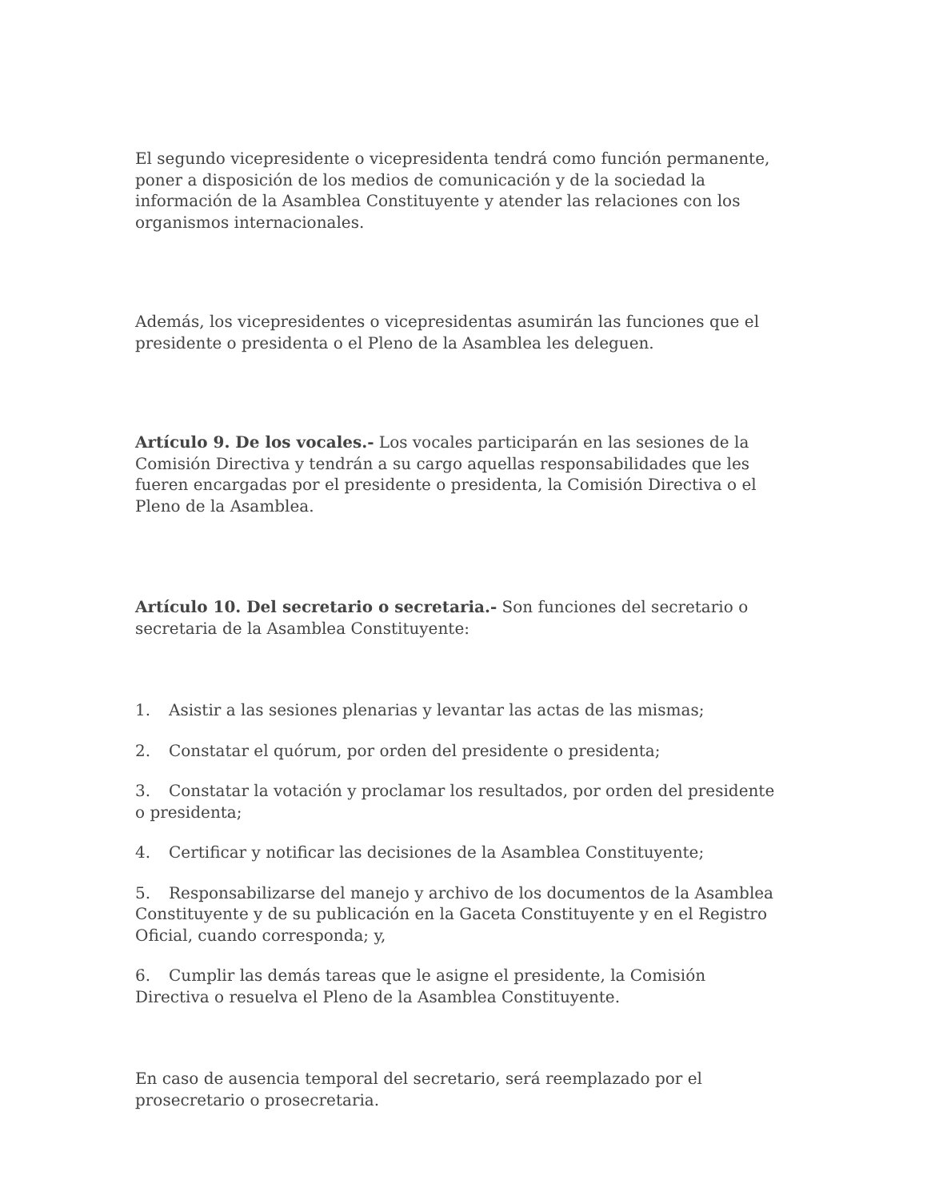El segundo vicepresidente o vicepresidenta tendrá como función permanente, poner a disposición de los medios de comunicación y de la sociedad la información de la Asamblea Constituyente y atender las relaciones con los organismos internacionales.
Además, los vicepresidentes o vicepresidentas asumirán las funciones que el presidente o presidenta o el Pleno de la Asamblea les deleguen.
Artículo 9. De los vocales.- Los vocales participarán en las sesiones de la Comisión Directiva y tendrán a su cargo aquellas responsabilidades que les fueren encargadas por el presidente o presidenta, la Comisión Directiva o el Pleno de la Asamblea.
Artículo 10. Del secretario o secretaria.- Son funciones del secretario o secretaria de la Asamblea Constituyente:
1. Asistir a las sesiones plenarias y levantar las actas de las mismas;
2. Constatar el quórum, por orden del presidente o presidenta;
3. Constatar la votación y proclamar los resultados, por orden del presidente o presidenta;
4. Certificar y notificar las decisiones de la Asamblea Constituyente;
5. Responsabilizarse del manejo y archivo de los documentos de la Asamblea Constituyente y de su publicación en la Gaceta Constituyente y en el Registro Oficial, cuando corresponda; y,
6. Cumplir las demás tareas que le asigne el presidente, la Comisión Directiva o resuelva el Pleno de la Asamblea Constituyente.
En caso de ausencia temporal del secretario, será reemplazado por el prosecretario o prosecretaria.